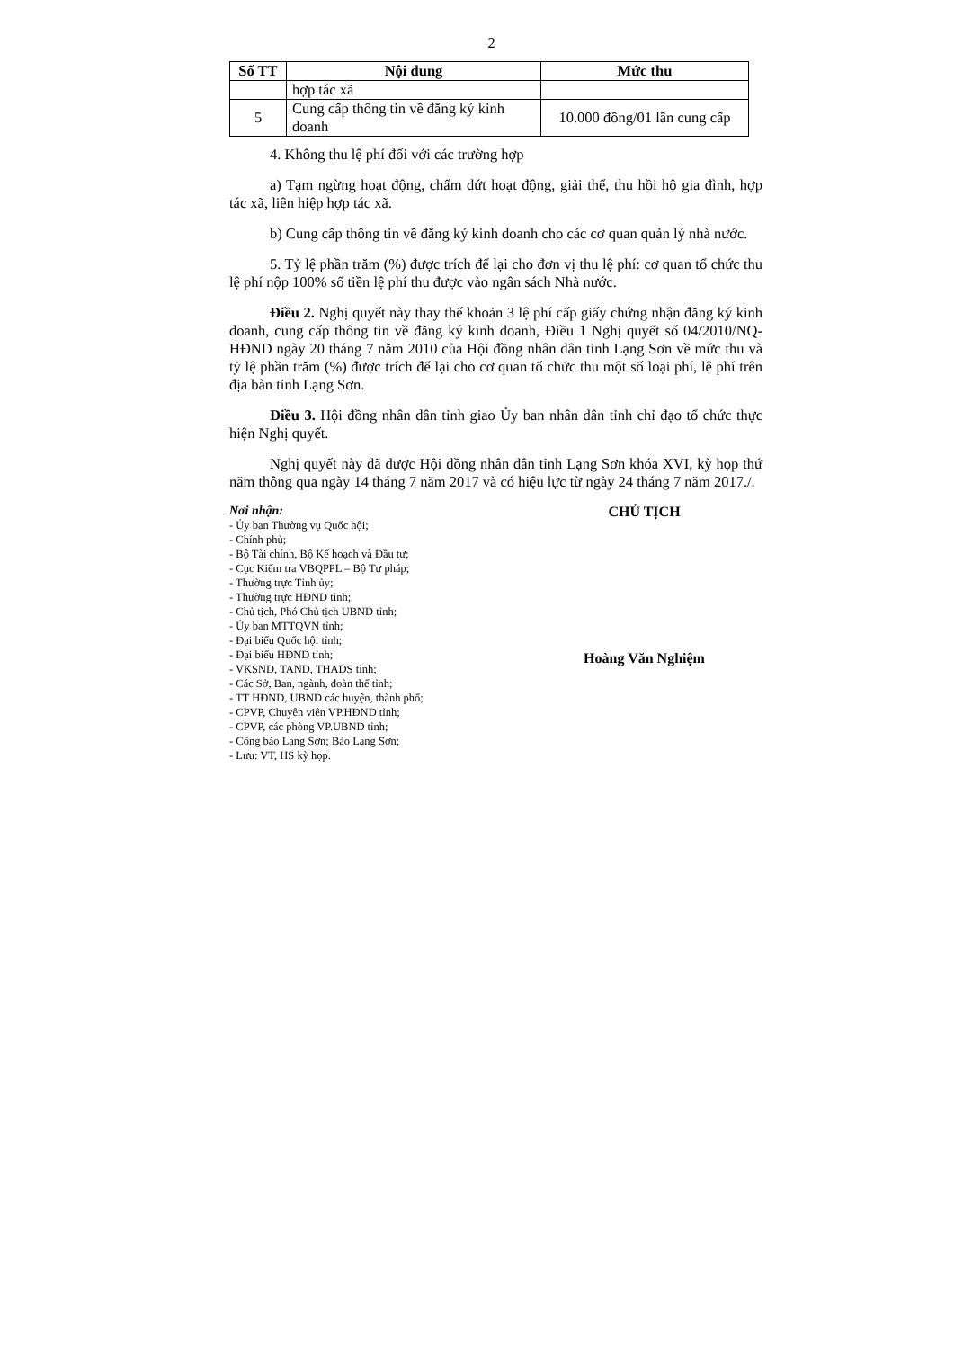2
| Số TT | Nội dung | Mức thu |
| --- | --- | --- |
| | hợp tác xã | |
| 5 | Cung cấp thông tin về đăng ký kinh doanh | 10.000 đồng/01 lần cung cấp |
4. Không thu lệ phí đối với các trường hợp
a) Tạm ngừng hoạt động, chấm dứt hoạt động, giải thể, thu hồi hộ gia đình, hợp tác xã, liên hiệp hợp tác xã.
b) Cung cấp thông tin về đăng ký kinh doanh cho các cơ quan quản lý nhà nước.
5. Tỷ lệ phần trăm (%) được trích để lại cho đơn vị thu lệ phí: cơ quan tổ chức thu lệ phí nộp 100% số tiền lệ phí thu được vào ngân sách Nhà nước.
Điều 2. Nghị quyết này thay thế khoản 3 lệ phí cấp giấy chứng nhận đăng ký kinh doanh, cung cấp thông tin về đăng ký kinh doanh, Điều 1 Nghị quyết số 04/2010/NQ-HĐND ngày 20 tháng 7 năm 2010 của Hội đồng nhân dân tỉnh Lạng Sơn về mức thu và tỷ lệ phần trăm (%) được trích để lại cho cơ quan tổ chức thu một số loại phí, lệ phí trên địa bàn tỉnh Lạng Sơn.
Điều 3. Hội đồng nhân dân tỉnh giao Ủy ban nhân dân tỉnh chỉ đạo tổ chức thực hiện Nghị quyết.
Nghị quyết này đã được Hội đồng nhân dân tỉnh Lạng Sơn khóa XVI, kỳ họp thứ năm thông qua ngày 14 tháng 7 năm 2017 và có hiệu lực từ ngày 24 tháng 7 năm 2017./.
Nơi nhận:
- Ủy ban Thường vụ Quốc hội;
- Chính phủ;
- Bộ Tài chính, Bộ Kế hoạch và Đầu tư;
- Cục Kiểm tra VBQPPL – Bộ Tư pháp;
- Thường trực Tỉnh ủy;
- Thường trực HĐND tỉnh;
- Chủ tịch, Phó Chủ tịch UBND tỉnh;
- Ủy ban MTTQVN tỉnh;
- Đại biểu Quốc hội tỉnh;
- Đại biểu HĐND tỉnh;
- VKSND, TAND, THADS tỉnh;
- Các Sở, Ban, ngành, đoàn thể tỉnh;
- TT HĐND, UBND các huyện, thành phố;
- CPVP, Chuyên viên VP.HĐND tỉnh;
- CPVP, các phòng VP.UBND tỉnh;
- Công báo Lạng Sơn; Báo Lạng Sơn;
- Lưu: VT, HS kỳ họp.
CHỦ TỊCH
Hoàng Văn Nghiệm